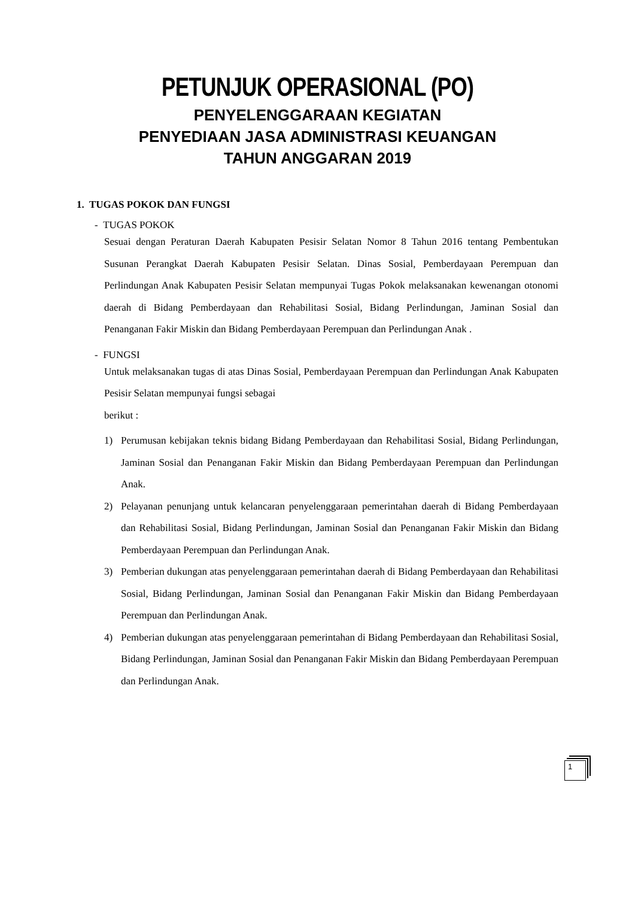PETUNJUK OPERASIONAL (PO)
PENYELENGGARAAN KEGIATAN
PENYEDIAAN JASA ADMINISTRASI KEUANGAN
TAHUN ANGGARAN 2019
1. TUGAS POKOK DAN FUNGSI
- TUGAS POKOK
Sesuai dengan Peraturan Daerah Kabupaten Pesisir Selatan Nomor 8 Tahun 2016 tentang Pembentukan Susunan Perangkat Daerah Kabupaten Pesisir Selatan. Dinas Sosial, Pemberdayaan Perempuan dan Perlindungan Anak Kabupaten Pesisir Selatan mempunyai Tugas Pokok melaksanakan kewenangan otonomi daerah di Bidang Pemberdayaan dan Rehabilitasi Sosial, Bidang Perlindungan, Jaminan Sosial dan Penanganan Fakir Miskin dan Bidang Pemberdayaan Perempuan dan Perlindungan Anak .
- FUNGSI
Untuk melaksanakan tugas di atas Dinas Sosial, Pemberdayaan Perempuan dan Perlindungan Anak Kabupaten Pesisir Selatan mempunyai fungsi sebagai
berikut :
1) Perumusan kebijakan teknis bidang Bidang Pemberdayaan dan Rehabilitasi Sosial, Bidang Perlindungan, Jaminan Sosial dan Penanganan Fakir Miskin dan Bidang Pemberdayaan Perempuan dan Perlindungan Anak.
2) Pelayanan penunjang untuk kelancaran penyelenggaraan pemerintahan daerah di Bidang Pemberdayaan dan Rehabilitasi Sosial, Bidang Perlindungan, Jaminan Sosial dan Penanganan Fakir Miskin dan Bidang Pemberdayaan Perempuan dan Perlindungan Anak.
3) Pemberian dukungan atas penyelenggaraan pemerintahan daerah di Bidang Pemberdayaan dan Rehabilitasi Sosial, Bidang Perlindungan, Jaminan Sosial dan Penanganan Fakir Miskin dan Bidang Pemberdayaan Perempuan dan Perlindungan Anak.
4) Pemberian dukungan atas penyelenggaraan pemerintahan di Bidang Pemberdayaan dan Rehabilitasi Sosial, Bidang Perlindungan, Jaminan Sosial dan Penanganan Fakir Miskin dan Bidang Pemberdayaan Perempuan dan Perlindungan Anak.
1